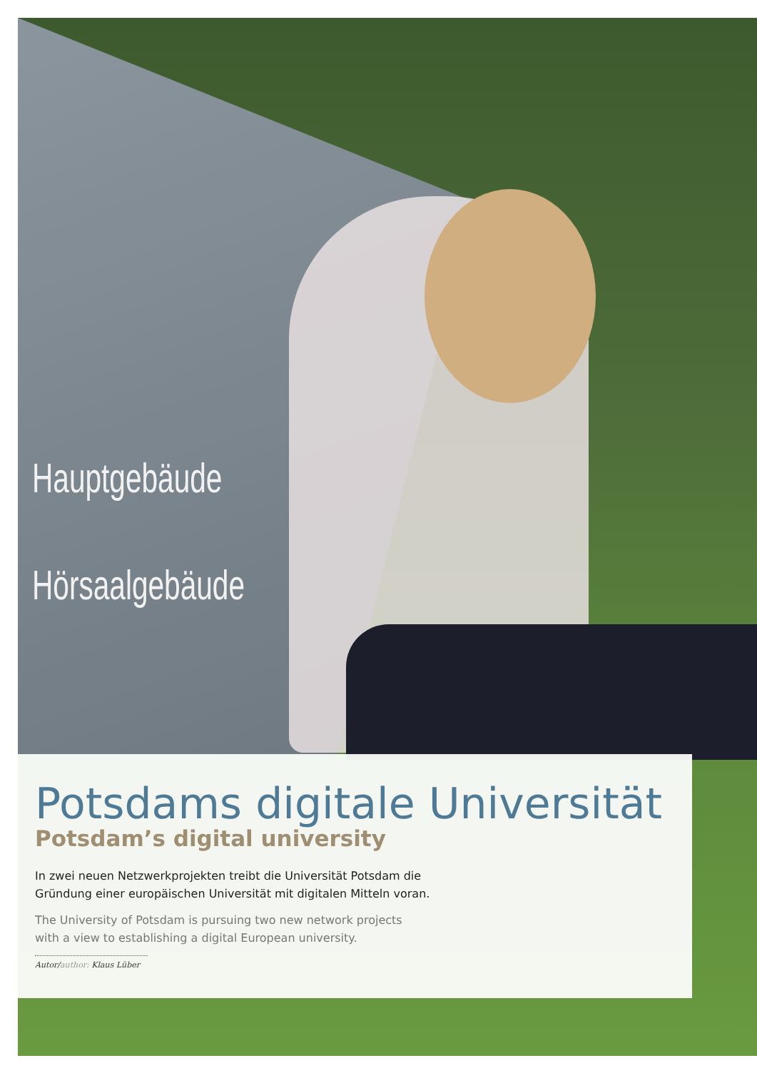Hauptgebäude
Hörsaalgebäude
Potsdams digitale Universität
Potsdam’s digital university
In zwei neuen Netzwerkprojekten treibt die Universität Potsdam die
Gründung einer europäischen Universität mit digitalen Mitteln voran.
The University of Potsdam is pursuing two new network projects
with a view to establishing a digital European university.
Autor/author: Klaus Lüber